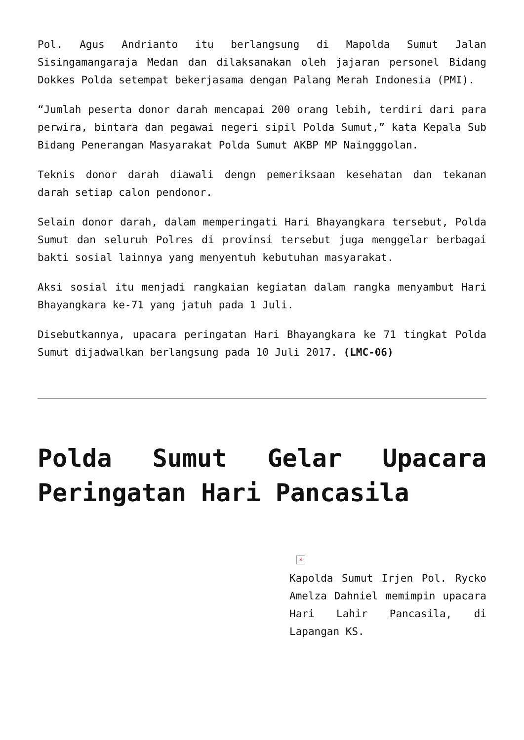Pol. Agus Andrianto itu berlangsung di Mapolda Sumut Jalan Sisingamangaraja Medan dan dilaksanakan oleh jajaran personel Bidang Dokkes Polda setempat bekerjasama dengan Palang Merah Indonesia (PMI).
“Jumlah peserta donor darah mencapai 200 orang lebih, terdiri dari para perwira, bintara dan pegawai negeri sipil Polda Sumut,” kata Kepala Sub Bidang Penerangan Masyarakat Polda Sumut AKBP MP Naingggolan.
Teknis donor darah diawali dengn pemeriksaan kesehatan dan tekanan darah setiap calon pendonor.
Selain donor darah, dalam memperingati Hari Bhayangkara tersebut, Polda Sumut dan seluruh Polres di provinsi tersebut juga menggelar berbagai bakti sosial lainnya yang menyentuh kebutuhan masyarakat.
Aksi sosial itu menjadi rangkaian kegiatan dalam rangka menyambut Hari Bhayangkara ke-71 yang jatuh pada 1 Juli.
Disebutkannya, upacara peringatan Hari Bhayangkara ke 71 tingkat Polda Sumut dijadwalkan berlangsung pada 10 Juli 2017. (LMC-06)
Polda Sumut Gelar Upacara Peringatan Hari Pancasila
×
Kapolda Sumut Irjen Pol. Rycko Amelza Dahniel memimpin upacara Hari Lahir Pancasila, di Lapangan KS.